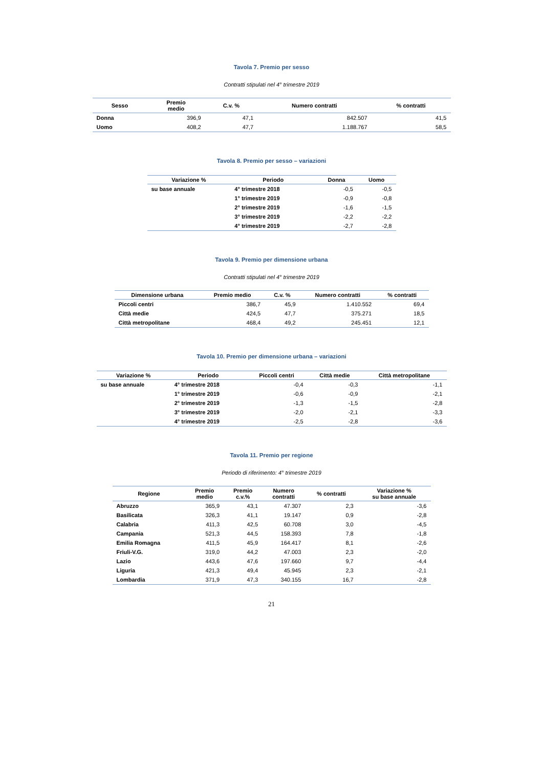Tavola 7. Premio per sesso
Contratti stipulati nel 4° trimestre 2019
| Sesso | Premio medio | C.v. % | Numero contratti | % contratti |
| --- | --- | --- | --- | --- |
| Donna | 396,9 | 47,1 | 842.507 | 41,5 |
| Uomo | 408,2 | 47,7 | 1.188.767 | 58,5 |
Tavola 8. Premio per sesso – variazioni
| Variazione % | Periodo | Donna | Uomo |
| --- | --- | --- | --- |
| su base annuale | 4° trimestre 2018 | -0,5 | -0,5 |
| | 1° trimestre 2019 | -0,9 | -0,8 |
| | 2° trimestre 2019 | -1,6 | -1,5 |
| | 3° trimestre 2019 | -2,2 | -2,2 |
| | 4° trimestre 2019 | -2,7 | -2,8 |
Tavola 9. Premio per dimensione urbana
Contratti stipulati nel 4° trimestre 2019
| Dimensione urbana | Premio medio | C.v. % | Numero contratti | % contratti |
| --- | --- | --- | --- | --- |
| Piccoli centri | 386,7 | 45,9 | 1.410.552 | 69,4 |
| Città medie | 424,5 | 47,7 | 375.271 | 18,5 |
| Città metropolitane | 468,4 | 49,2 | 245.451 | 12,1 |
Tavola 10. Premio per dimensione urbana – variazioni
| Variazione % | Periodo | Piccoli centri | Città medie | Città metropolitane |
| --- | --- | --- | --- | --- |
| su base annuale | 4° trimestre 2018 | -0,4 | -0,3 | -1,1 |
| | 1° trimestre 2019 | -0,6 | -0,9 | -2,1 |
| | 2° trimestre 2019 | -1,3 | -1,5 | -2,8 |
| | 3° trimestre 2019 | -2,0 | -2,1 | -3,3 |
| | 4° trimestre 2019 | -2,5 | -2,8 | -3,6 |
Tavola 11. Premio per regione
Periodo di riferimento: 4° trimestre 2019
| Regione | Premio medio | Premio c.v.% | Numero contratti | % contratti | Variazione % su base annuale |
| --- | --- | --- | --- | --- | --- |
| Abruzzo | 365,9 | 43,1 | 47.307 | 2,3 | -3,6 |
| Basilicata | 326,3 | 41,1 | 19.147 | 0,9 | -2,8 |
| Calabria | 411,3 | 42,5 | 60.708 | 3,0 | -4,5 |
| Campania | 521,3 | 44,5 | 158.393 | 7,8 | -1,8 |
| Emilia Romagna | 411,5 | 45,9 | 164.417 | 8,1 | -2,6 |
| Friuli-V.G. | 319,0 | 44,2 | 47.003 | 2,3 | -2,0 |
| Lazio | 443,6 | 47,6 | 197.660 | 9,7 | -4,4 |
| Liguria | 421,3 | 49,4 | 45.945 | 2,3 | -2,1 |
| Lombardia | 371,9 | 47,3 | 340.155 | 16,7 | -2,8 |
21